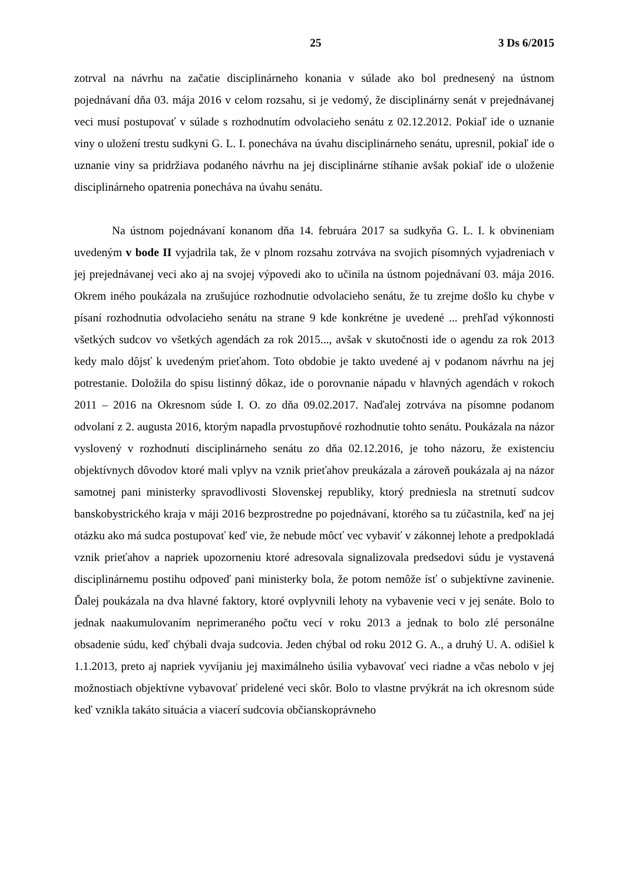25 3 Ds 6/2015
zotrval na návrhu na začatie disciplinárneho konania v súlade ako bol prednesený na ústnom pojednávaní dňa 03. mája 2016 v celom rozsahu, si je vedomý, že disciplinárny senát v prejednávanej veci musí postupovať v súlade s rozhodnutím odvolacieho senátu z 02.12.2012. Pokiaľ ide o uznanie viny o uložení trestu sudkyni G. L. I. ponecháva na úvahu disciplinárneho senátu, upresnil, pokiaľ ide o uznanie viny sa pridržiava podaného návrhu na jej disciplinárne stíhanie avšak pokiaľ ide o uloženie disciplinárneho opatrenia ponecháva na úvahu senátu.
Na ústnom pojednávaní konanom dňa 14. februára 2017 sa sudkyňa G. L. I. k obvineniam uvedeným v bode II vyjadrila tak, že v plnom rozsahu zotrváva na svojich písomných vyjadreniach v jej prejednávanej veci ako aj na svojej výpovedi ako to učinila na ústnom pojednávaní 03. mája 2016. Okrem iného poukázala na zrušujúce rozhodnutie odvolacieho senátu, že tu zrejme došlo ku chybe v písaní rozhodnutia odvolacieho senátu na strane 9 kde konkrétne je uvedené ... prehľad výkonnosti všetkých sudcov vo všetkých agendách za rok 2015..., avšak v skutočnosti ide o agendu za rok 2013 kedy malo dôjsť k uvedeným prieťahom. Toto obdobie je takto uvedené aj v podanom návrhu na jej potrestanie. Doložila do spisu listinný dôkaz, ide o porovnanie nápadu v hlavných agendách v rokoch 2011 – 2016 na Okresnom súde I. O. zo dňa 09.02.2017. Naďalej zotrváva na písomne podanom odvolaní z 2. augusta 2016, ktorým napadla prvostupňové rozhodnutie tohto senátu. Poukázala na názor vyslovený v rozhodnutí disciplinárneho senátu zo dňa 02.12.2016, je toho názoru, že existenciu objektívnych dôvodov ktoré mali vplyv na vznik prieťahov preukázala a zároveň poukázala aj na názor samotnej pani ministerky spravodlivosti Slovenskej republiky, ktorý predniesla na stretnutí sudcov banskobystrického kraja v máji 2016 bezprostredne po pojednávaní, ktorého sa tu zúčastnila, keď na jej otázku ako má sudca postupovať keď vie, že nebude môcť vec vybaviť v zákonnej lehote a predpokladá vznik prieťahov a napriek upozorneniu ktoré adresovala signalizovala predsedovi súdu je vystavená disciplinárnemu postihu odpoveď pani ministerky bola, že potom nemôže ísť o subjektívne zavinenie. Ďalej poukázala na dva hlavné faktory, ktoré ovplyvnili lehoty na vybavenie veci v jej senáte. Bolo to jednak naakumulovaním neprimeraného počtu vecí v roku 2013 a jednak to bolo zlé personálne obsadenie súdu, keď chýbali dvaja sudcovia. Jeden chýbal od roku 2012 G. A., a druhý U. A. odišiel k 1.1.2013, preto aj napriek vyvíjaniu jej maximálneho úsilia vybavovať veci riadne a včas nebolo v jej možnostiach objektívne vybavovať pridelené veci skôr. Bolo to vlastne prvýkrát na ich okresnom súde keď vznikla takáto situácia a viacerí sudcovia občianskoprávneho